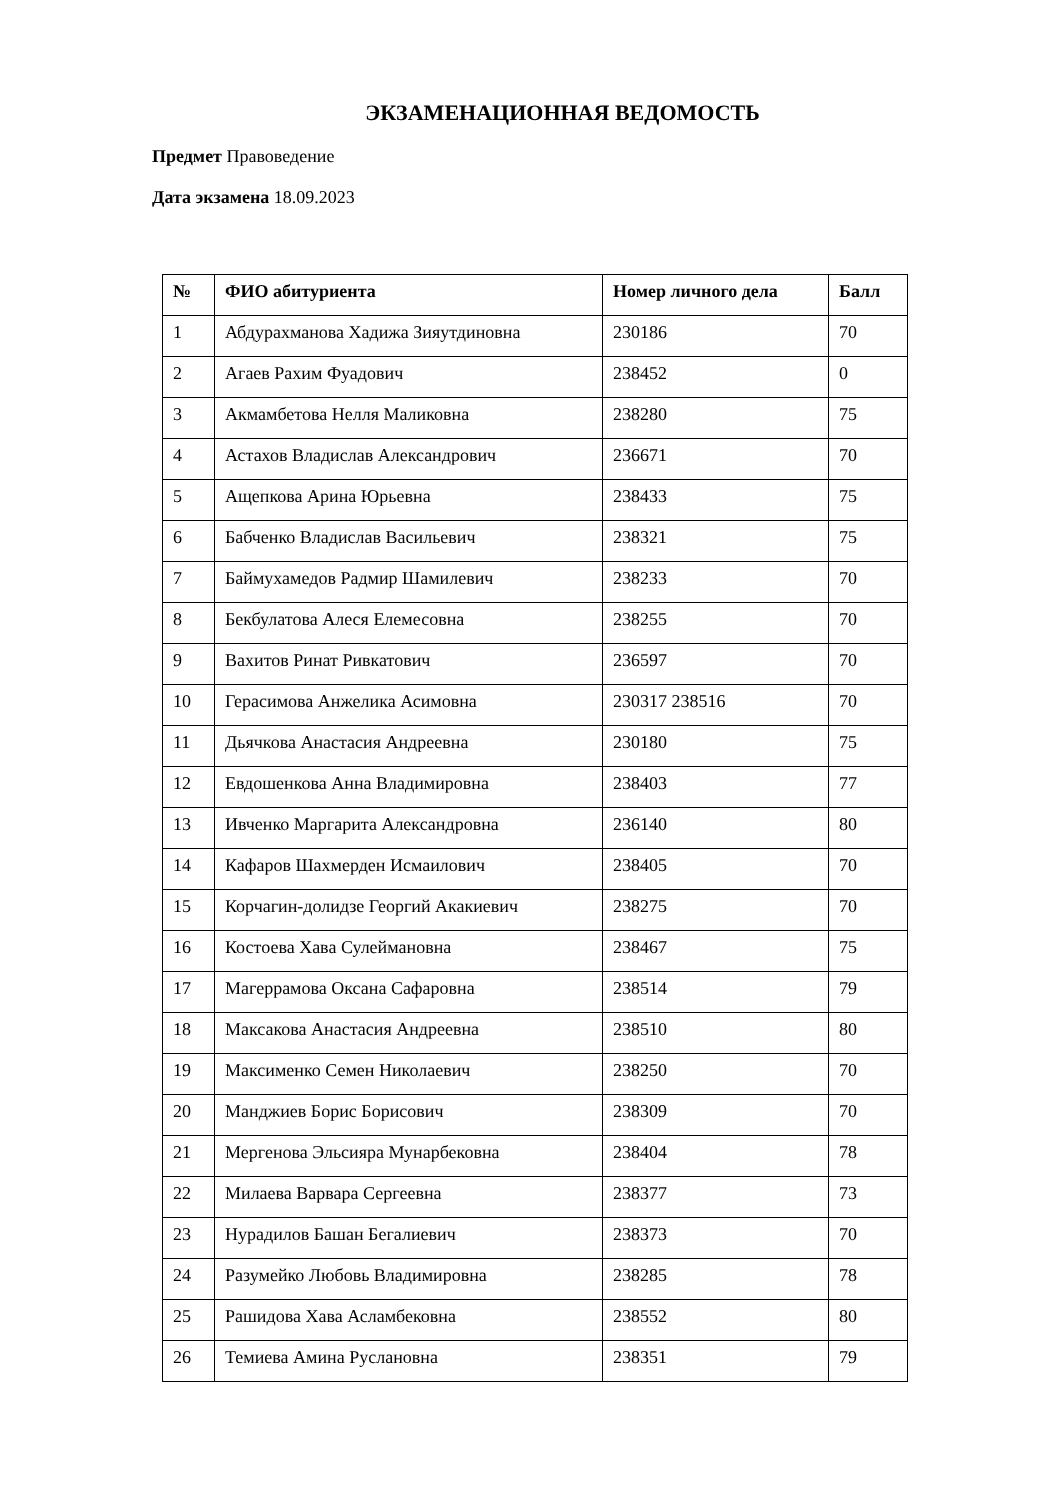ЭКЗАМЕНАЦИОННАЯ ВЕДОМОСТЬ
Предмет Правоведение
Дата экзамена 18.09.2023
| № | ФИО абитуриента | Номер личного дела | Балл |
| --- | --- | --- | --- |
| 1 | Абдурахманова Хадижа Зияутдиновна | 230186 | 70 |
| 2 | Агаев Рахим Фуадович | 238452 | 0 |
| 3 | Акмамбетова Нелля Маликовна | 238280 | 75 |
| 4 | Астахов Владислав Александрович | 236671 | 70 |
| 5 | Ащепкова Арина Юрьевна | 238433 | 75 |
| 6 | Бабченко Владислав Васильевич | 238321 | 75 |
| 7 | Баймухамедов Радмир Шамилевич | 238233 | 70 |
| 8 | Бекбулатова Алеся Елемесовна | 238255 | 70 |
| 9 | Вахитов Ринат Ривкатович | 236597 | 70 |
| 10 | Герасимова Анжелика Асимовна | 230317 238516 | 70 |
| 11 | Дьячкова Анастасия Андреевна | 230180 | 75 |
| 12 | Евдошенкова Анна Владимировна | 238403 | 77 |
| 13 | Ивченко Маргарита Александровна | 236140 | 80 |
| 14 | Кафаров Шахмерден Исмаилович | 238405 | 70 |
| 15 | Корчагин-долидзе Георгий Акакиевич | 238275 | 70 |
| 16 | Костоева Хава Сулеймановна | 238467 | 75 |
| 17 | Магеррамова Оксана Сафаровна | 238514 | 79 |
| 18 | Максакова Анастасия Андреевна | 238510 | 80 |
| 19 | Максименко Семен Николаевич | 238250 | 70 |
| 20 | Манджиев Борис Борисович | 238309 | 70 |
| 21 | Мергенова Эльсияра Мунарбековна | 238404 | 78 |
| 22 | Милаева Варвара Сергеевна | 238377 | 73 |
| 23 | Нурадилов Башан Бегалиевич | 238373 | 70 |
| 24 | Разумейко Любовь Владимировна | 238285 | 78 |
| 25 | Рашидова Хава Асламбековна | 238552 | 80 |
| 26 | Темиева Амина Руслановна | 238351 | 79 |